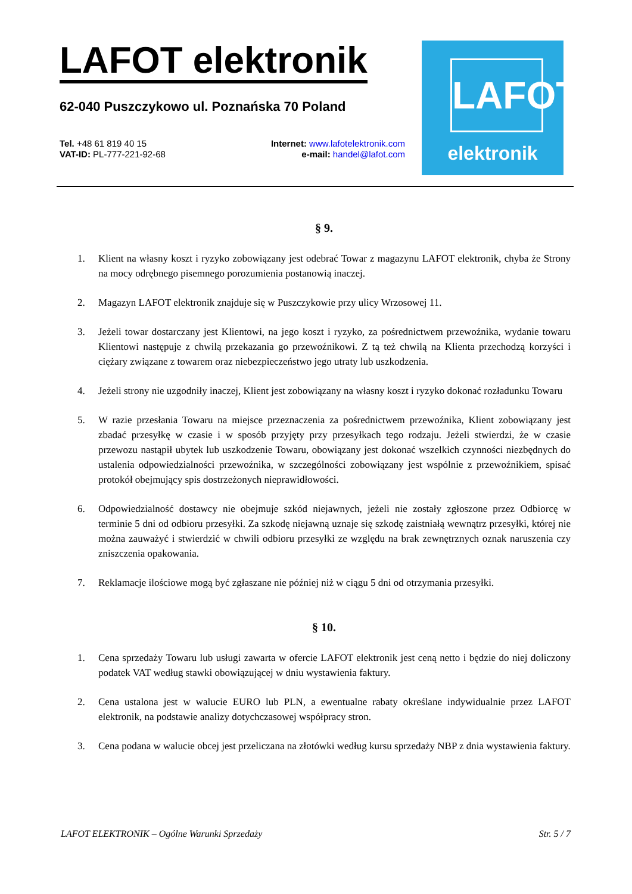LAFOT elektronik
62-040 Puszczykowo ul. Poznańska 70 Poland
Tel. +48 61 819 40 15
VAT-ID: PL-777-221-92-68
Internet: www.lafotelektronik.com
e-mail: handel@lafot.com
LAFOT
elektronik
§ 9.
1. Klient na własny koszt i ryzyko zobowiązany jest odebrać Towar z magazynu LAFOT elektronik, chyba że Strony na mocy odrębnego pisemnego porozumienia postanowią inaczej.
2. Magazyn LAFOT elektronik znajduje się w Puszczykowie przy ulicy Wrzosowej 11.
3. Jeżeli towar dostarczany jest Klientowi, na jego koszt i ryzyko, za pośrednictwem przewoźnika, wydanie towaru Klientowi następuje z chwilą przekazania go przewoźnikowi. Z tą też chwilą na Klienta przechodzą korzyści i ciężary związane z towarem oraz niebezpieczeństwo jego utraty lub uszkodzenia.
4. Jeżeli strony nie uzgodniły inaczej, Klient jest zobowiązany na własny koszt i ryzyko dokonać rozładunku Towaru
5. W razie przesłania Towaru na miejsce przeznaczenia za pośrednictwem przewoźnika, Klient zobowiązany jest zbadać przesyłkę w czasie i w sposób przyjęty przy przesyłkach tego rodzaju. Jeżeli stwierdzi, że w czasie przewozu nastąpił ubytek lub uszkodzenie Towaru, obowiązany jest dokonać wszelkich czynności niezbędnych do ustalenia odpowiedzialności przewoźnika, w szczególności zobowiązany jest wspólnie z przewoźnikiem, spisać protokół obejmujący spis dostrzeżonych nieprawidłowości.
6. Odpowiedzialność dostawcy nie obejmuje szkód niejawnych, jeżeli nie zostały zgłoszone przez Odbiorcę w terminie 5 dni od odbioru przesyłki. Za szkodę niejawną uznaje się szkodę zaistniałą wewnątrz przesyłki, której nie można zauważyć i stwierdzić w chwili odbioru przesyłki ze względu na brak zewnętrznych oznak naruszenia czy zniszczenia opakowania.
7. Reklamacje ilościowe mogą być zgłaszane nie później niż w ciągu 5 dni od otrzymania przesyłki.
§ 10.
1. Cena sprzedaży Towaru lub usługi zawarta w ofercie LAFOT elektronik jest ceną netto i będzie do niej doliczony podatek VAT według stawki obowiązującej w dniu wystawienia faktury.
2. Cena ustalona jest w walucie EURO lub PLN, a ewentualne rabaty określane indywidualnie przez LAFOT elektronik, na podstawie analizy dotychczasowej współpracy stron.
3. Cena podana w walucie obcej jest przeliczana na złotówki według kursu sprzedaży NBP z dnia wystawienia faktury.
LAFOT ELEKTRONIK – Ogólne Warunki Sprzedaży Str. 5 / 7